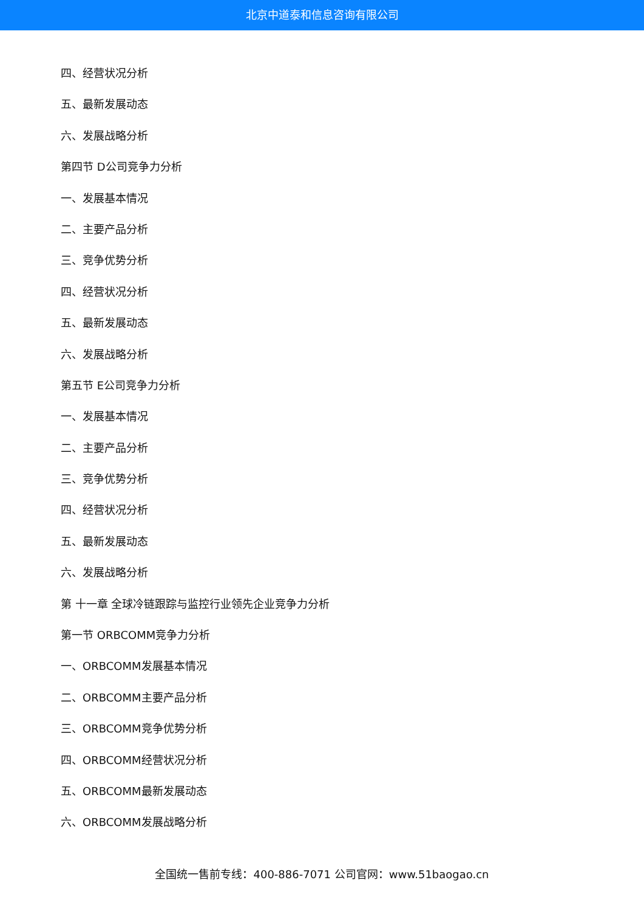北京中道泰和信息咨询有限公司
四、经营状况分析
五、最新发展动态
六、发展战略分析
第四节 D公司竞争力分析
一、发展基本情况
二、主要产品分析
三、竞争优势分析
四、经营状况分析
五、最新发展动态
六、发展战略分析
第五节 E公司竞争力分析
一、发展基本情况
二、主要产品分析
三、竞争优势分析
四、经营状况分析
五、最新发展动态
六、发展战略分析
第 十一章 全球冷链跟踪与监控行业领先企业竞争力分析
第一节 ORBCOMM竞争力分析
一、ORBCOMM发展基本情况
二、ORBCOMM主要产品分析
三、ORBCOMM竞争优势分析
四、ORBCOMM经营状况分析
五、ORBCOMM最新发展动态
六、ORBCOMM发展战略分析
全国统一售前专线：400-886-7071 公司官网：www.51baogao.cn